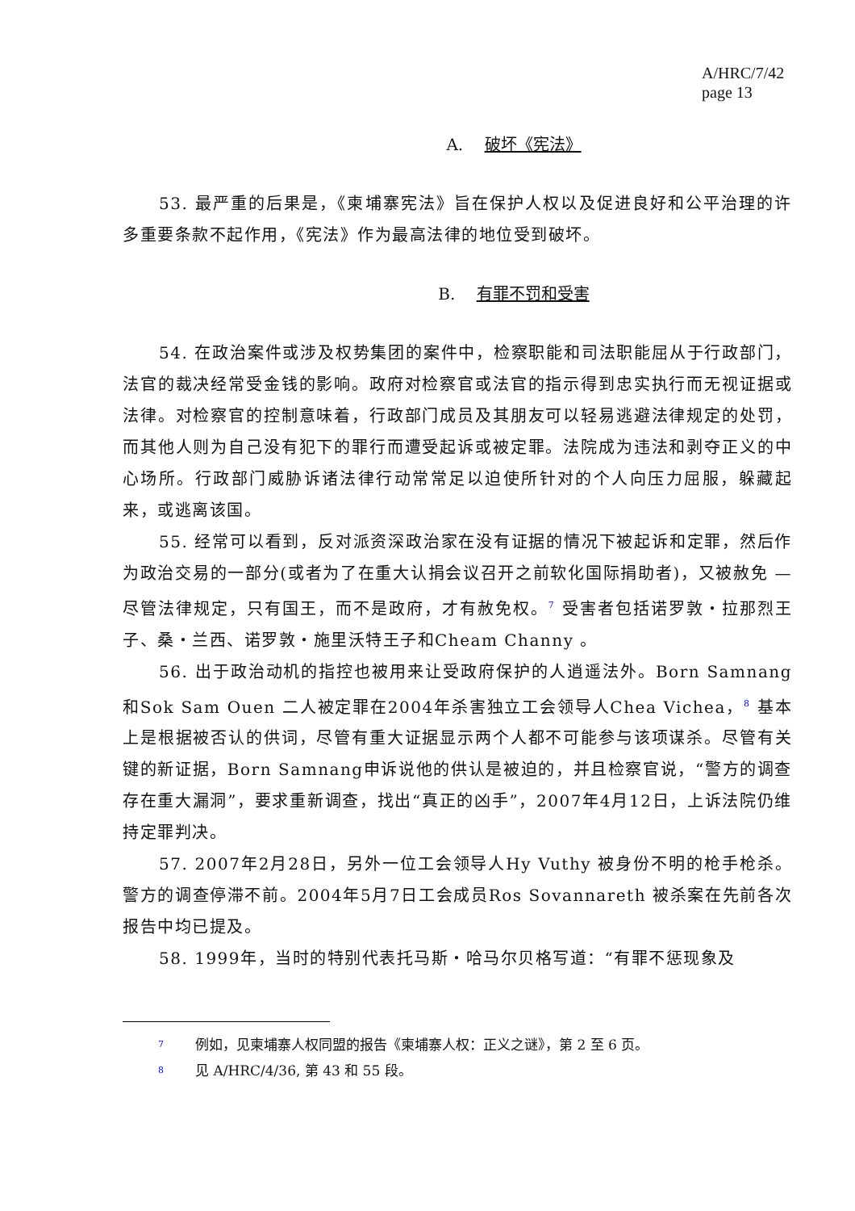A/HRC/7/42
page 13
A. 破坏《宪法》
53. 最严重的后果是，《柬埔寨宪法》旨在保护人权以及促进良好和公平治理的许多重要条款不起作用，《宪法》作为最高法律的地位受到破坏。
B. 有罪不罚和受害
54. 在政治案件或涉及权势集团的案件中，检察职能和司法职能屈从于行政部门，法官的裁决经常受金钱的影响。政府对检察官或法官的指示得到忠实执行而无视证据或法律。对检察官的控制意味着，行政部门成员及其朋友可以轻易逃避法律规定的处罚，而其他人则为自己没有犯下的罪行而遭受起诉或被定罪。法院成为违法和剥夺正义的中心场所。行政部门威胁诉诸法律行动常常足以迫使所针对的个人向压力屈服，躲藏起来，或逃离该国。
55. 经常可以看到，反对派资深政治家在没有证据的情况下被起诉和定罪，然后作为政治交易的一部分(或者为了在重大认捐会议召开之前软化国际捐助者)，又被赦免 — 尽管法律规定，只有国王，而不是政府，才有赦免权。<sup>7</sup> 受害者包括诺罗敦・拉那烈王子、桑・兰西、诺罗敦・施里沃特王子和Cheam Channy 。
56. 出于政治动机的指控也被用来让受政府保护的人逍遥法外。Born Samnang和Sok Sam Ouen 二人被定罪在2004年杀害独立工会领导人Chea Vichea，<sup>8</sup> 基本上是根据被否认的供词，尽管有重大证据显示两个人都不可能参与该项谋杀。尽管有关键的新证据，Born Samnang申诉说他的供认是被迫的，并且检察官说，“警方的调查存在重大漏洞”，要求重新调查，找出“真正的凶手”，2007年4月12日，上诉法院仍维持定罪判决。
57. 2007年2月28日，另外一位工会领导人Hy Vuthy 被身份不明的枪手枪杀。警方的调查停滞不前。2004年5月7日工会成员Ros Sovannareth 被杀案在先前各次报告中均已提及。
58. 1999年，当时的特别代表托马斯・哈马尔贝格写道：“有罪不惩现象及
7 例如，见柬埔寨人权同盟的报告《柬埔寨人权：正义之谜》，第 2 至 6 页。
8 见 A/HRC/4/36, 第 43 和 55 段。